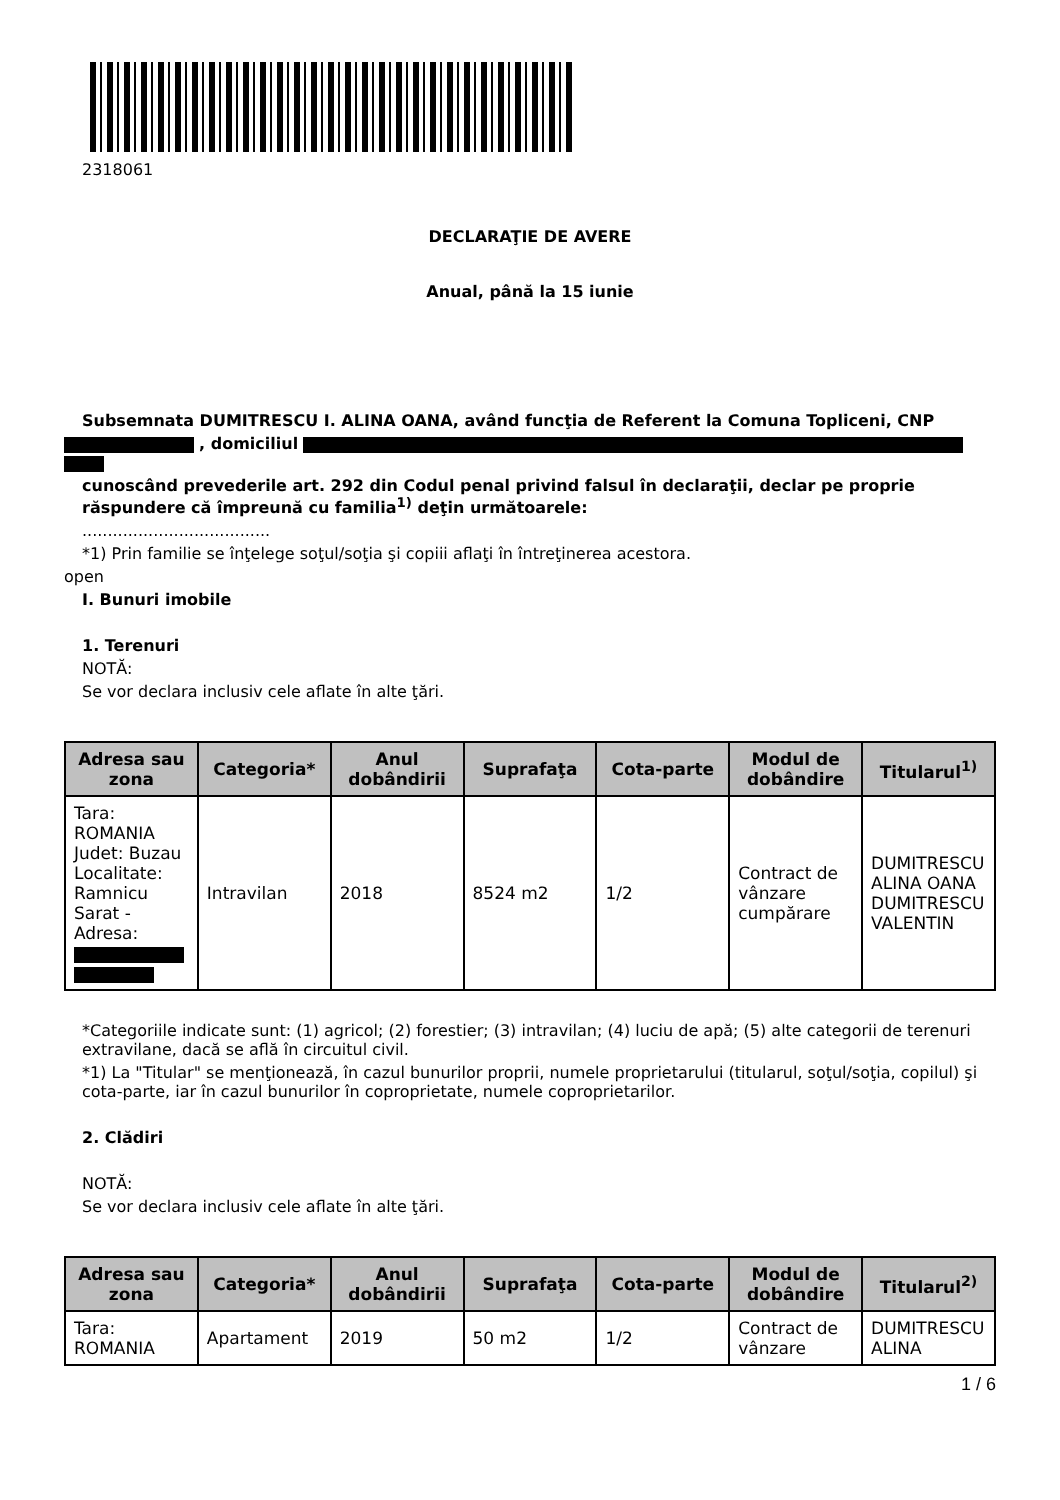2318061
DECLARAŢIE DE AVERE
Anual, până la 15 iunie
Subsemnata DUMITRESCU I. ALINA OANA, având funcţia de Referent la Comuna Topliceni, CNP
, domiciliul
cunoscând prevederile art. 292 din Codul penal privind falsul în declaraţii, declar pe proprie
răspundere că împreună cu familia<sup>1)</sup> deţin următoarele:
.....................................
*1) Prin familie se înţelege soţul/soţia şi copiii aflaţi în întreţinerea acestora.
open
I. Bunuri imobile
1. Terenuri
NOTĂ:
Se vor declara inclusiv cele aflate în alte ţări.
| Adresa sau zona | Categoria* | Anul dobândirii | Suprafaţa | Cota-parte | Modul de dobândire | Titularul<sup>1)</sup> |
| --- | --- | --- | --- | --- | --- | --- |
| Tara: ROMANIA Judet: Buzau Localitate: Ramnicu Sarat - Adresa: | Intravilan | 2018 | 8524 m2 | 1/2 | Contract de vânzare cumpărare | DUMITRESCU ALINA OANA DUMITRESCU VALENTIN |
*Categoriile indicate sunt: (1) agricol; (2) forestier; (3) intravilan; (4) luciu de apă; (5) alte categorii de terenuri extravilane, dacă se află în circuitul civil.
*1) La "Titular" se menţionează, în cazul bunurilor proprii, numele proprietarului (titularul, soţul/soţia, copilul) şi cota-parte, iar în cazul bunurilor în coproprietate, numele coproprietarilor.
2. Clădiri
NOTĂ:
Se vor declara inclusiv cele aflate în alte ţări.
| Adresa sau zona | Categoria* | Anul dobândirii | Suprafaţa | Cota-parte | Modul de dobândire | Titularul<sup>2)</sup> |
| --- | --- | --- | --- | --- | --- | --- |
| Tara: ROMANIA | Apartament | 2019 | 50 m2 | 1/2 | Contract de vânzare | DUMITRESCU ALINA |
1 / 6